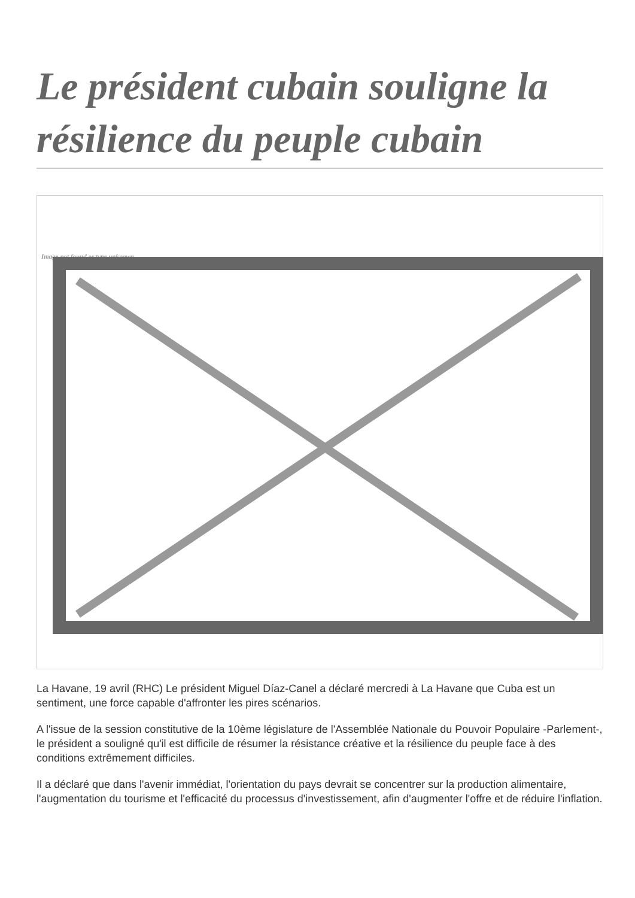Le président cubain souligne la résilience du peuple cubain
Image not found or type unknown
La Havane, 19 avril (RHC) Le président Miguel Díaz-Canel a déclaré mercredi à La Havane que Cuba est un sentiment, une force capable d'affronter les pires scénarios.
A l'issue de la session constitutive de la 10ème législature de l'Assemblée Nationale du Pouvoir Populaire -Parlement-, le président a souligné qu'il est difficile de résumer la résistance créative et la résilience du peuple face à des conditions extrêmement difficiles.
Il a déclaré que dans l'avenir immédiat, l'orientation du pays devrait se concentrer sur la production alimentaire, l'augmentation du tourisme et l'efficacité du processus d'investissement, afin d'augmenter l'offre et de réduire l'inflation.